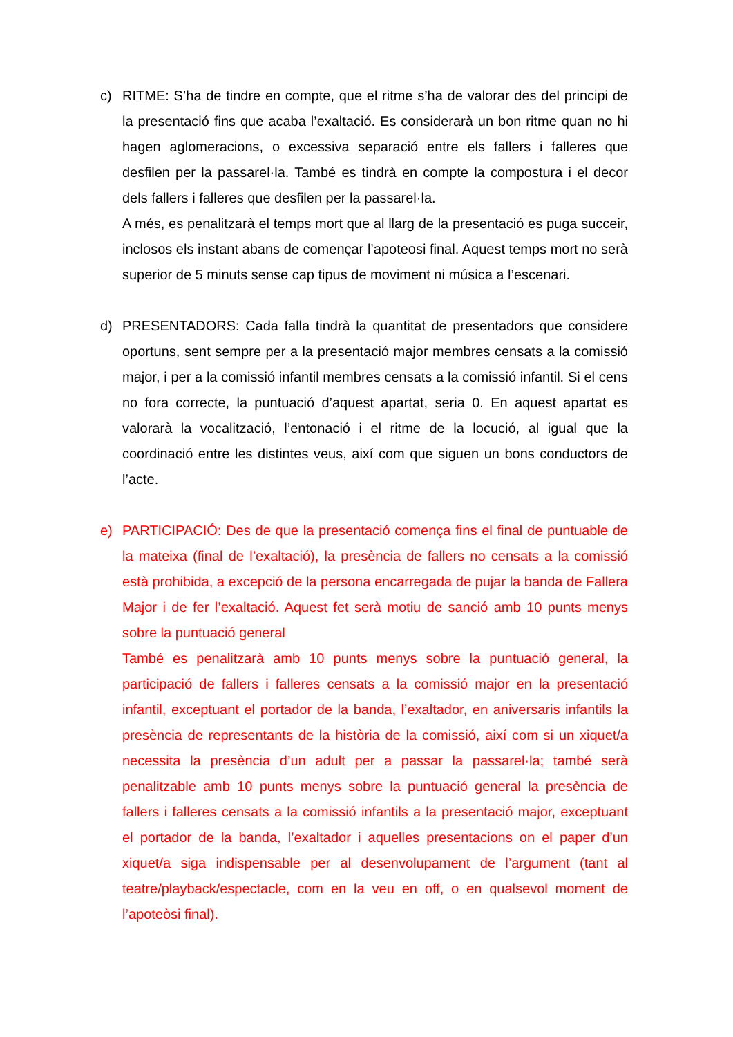c) RITME: S’ha de tindre en compte, que el ritme s’ha de valorar des del principi de la presentació fins que acaba l’exaltació. Es considerarà un bon ritme quan no hi hagen aglomeracions, o excessiva separació entre els fallers i falleres que desfilen per la passarel·la. També es tindrà en compte la compostura i el decor dels fallers i falleres que desfilen per la passarel·la.
A més, es penalitzarà el temps mort que al llarg de la presentació es puga succeir, inclosos els instant abans de començar l’apoteosi final. Aquest temps mort no serà superior de 5 minuts sense cap tipus de moviment ni música a l’escenari.
d) PRESENTADORS: Cada falla tindrà la quantitat de presentadors que considere oportuns, sent sempre per a la presentació major membres censats a la comissió major, i per a la comissió infantil membres censats a la comissió infantil. Si el cens no fora correcte, la puntuació d’aquest apartat, seria 0. En aquest apartat es valorarà la vocalització, l’entonació i el ritme de la locució, al igual que la coordinació entre les distintes veus, així com que siguen un bons conductors de l’acte.
e) PARTICIPACIÓ: Des de que la presentació comença fins el final de puntuable de la mateixa (final de l’exaltació), la presència de fallers no censats a la comissió està prohibida, a excepció de la persona encarregada de pujar la banda de Fallera Major i de fer l’exaltació. Aquest fet serà motiu de sanció amb 10 punts menys sobre la puntuació general
També es penalitzarà amb 10 punts menys sobre la puntuació general, la participació de fallers i falleres censats a la comissió major en la presentació infantil, exceptuant el portador de la banda, l’exaltador, en aniversaris infantils la presència de representants de la història de la comissió, així com si un xiquet/a necessita la presència d’un adult per a passar la passarel·la; també serà penalitzable amb 10 punts menys sobre la puntuació general la presència de fallers i falleres censats a la comissió infantils a la presentació major, exceptuant el portador de la banda, l’exaltador i aquelles presentacions on el paper d’un xiquet/a siga indispensable per al desenvolupament de l’argument (tant al teatre/playback/espectacle, com en la veu en off, o en qualsevol moment de l’apoteòsi final).